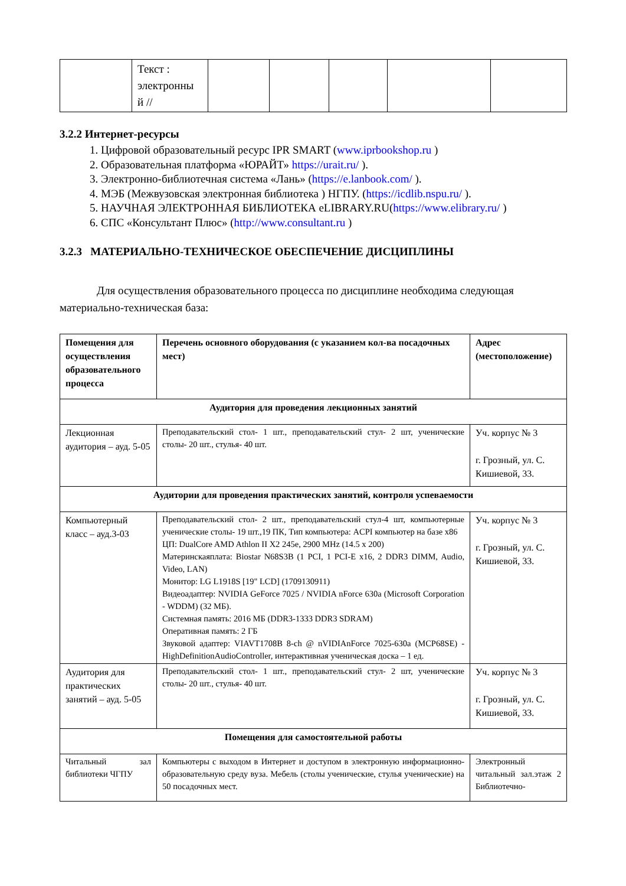| | Текст : электронны й // | | | | | |
3.2.2 Интернет-ресурсы
1. Цифровой образовательный ресурс IPR SMART (www.iprbookshop.ru )
2. Образовательная платформа «ЮРАЙТ» https://urait.ru/ ).
3. Электронно-библиотечная система «Лань» (https://e.lanbook.com/ ).
4. МЭБ (Межвузовская электронная библиотека ) НГПУ. (https://icdlib.nspu.ru/ ).
5. НАУЧНАЯ ЭЛЕКТРОННАЯ БИБЛИОТЕКА eLIBRARY.RU(https://www.elibrary.ru/ )
6. СПС «Консультант Плюс» (http://www.consultant.ru )
3.2.3 МАТЕРИАЛЬНО-ТЕХНИЧЕСКОЕ ОБЕСПЕЧЕНИЕ ДИСЦИПЛИНЫ
Для осуществления образовательного процесса по дисциплине необходима следующая материально-техническая база:
| Помещения для осуществления образовательного процесса | Перечень основного оборудования (с указанием кол-ва посадочных мест) | Адрес (местоположение) |
| --- | --- | --- |
| Аудитория для проведения лекционных занятий | | |
| Лекционная аудитория – ауд. 5-05 | Преподавательский стол- 1 шт., преподавательский стул- 2 шт, ученические столы- 20 шт., стулья- 40 шт. | Уч. корпус № 3 г. Грозный, ул. С. Кишиевой, 33. |
| Аудитории для проведения практических занятий, контроля успеваемости | | |
| Компьютерный класс – ауд.3-03 | Преподавательский стол- 2 шт., преподавательский стул-4 шт, компьютерные ученические столы- 19 шт.,19 ПК, Тип компьютера: ACPI компьютер на базе x86 ЦП: DualCore AMD Athlon II X2 245e, 2900 MHz (14.5 x 200) Материнскаяплата: Biostar N68S3B (1 PCI, 1 PCI-E x16, 2 DDR3 DIMM, Audio, Video, LAN) Монитор: LG L1918S [19" LCD] (1709130911) Видеоадаптер: NVIDIA GeForce 7025 / NVIDIA nForce 630a (Microsoft Corporation - WDDM) (32 МБ). Системная память: 2016 МБ (DDR3-1333 DDR3 SDRAM) Оперативная память: 2 ГБ Звуковой адаптер: VIAVT1708B 8-ch @ nVIDIAnForce 7025-630a (MCP68SE) - HighDefinitionAudioController, интерактивная ученическая доска – 1 ед. | Уч. корпус № 3 г. Грозный, ул. С. Кишиевой, 33. |
| Аудитория для практических занятий – ауд. 5-05 | Преподавательский стол- 1 шт., преподавательский стул- 2 шт, ученические столы- 20 шт., стулья- 40 шт. | Уч. корпус № 3 г. Грозный, ул. С. Кишиевой, 33. |
| Помещения для самостоятельной работы | | |
| Читальный зал библиотеки ЧГПУ | Компьютеры с выходом в Интернет и доступом в электронную информационно-образовательную среду вуза. Мебель (столы ученические, стулья ученические) на 50 посадочных мест. | Электронный читальный зал.этаж 2 Библиотечно- |